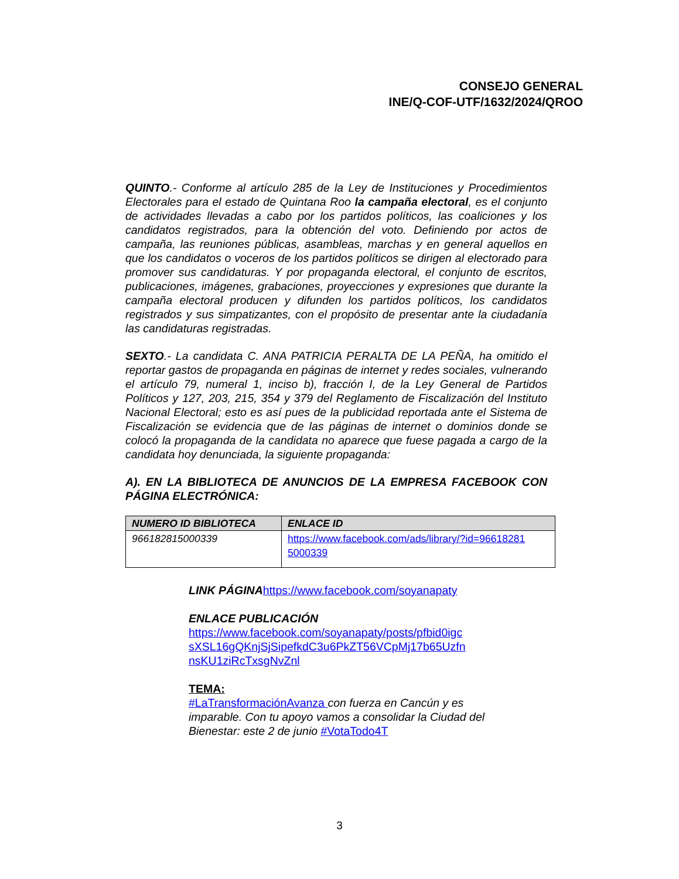CONSEJO GENERAL
INE/Q-COF-UTF/1632/2024/QROO
QUINTO.- Conforme al artículo 285 de la Ley de Instituciones y Procedimientos Electorales para el estado de Quintana Roo la campaña electoral, es el conjunto de actividades llevadas a cabo por los partidos políticos, las coaliciones y los candidatos registrados, para la obtención del voto. Definiendo por actos de campaña, las reuniones públicas, asambleas, marchas y en general aquellos en que los candidatos o voceros de los partidos políticos se dirigen al electorado para promover sus candidaturas. Y por propaganda electoral, el conjunto de escritos, publicaciones, imágenes, grabaciones, proyecciones y expresiones que durante la campaña electoral producen y difunden los partidos políticos, los candidatos registrados y sus simpatizantes, con el propósito de presentar ante la ciudadanía las candidaturas registradas.
SEXTO.- La candidata C. ANA PATRICIA PERALTA DE LA PEÑA, ha omitido el reportar gastos de propaganda en páginas de internet y redes sociales, vulnerando el artículo 79, numeral 1, inciso b), fracción I, de la Ley General de Partidos Políticos y 127, 203, 215, 354 y 379 del Reglamento de Fiscalización del Instituto Nacional Electoral; esto es así pues de la publicidad reportada ante el Sistema de Fiscalización se evidencia que de las páginas de internet o dominios donde se colocó la propaganda de la candidata no aparece que fuese pagada a cargo de la candidata hoy denunciada, la siguiente propaganda:
A). EN LA BIBLIOTECA DE ANUNCIOS DE LA EMPRESA FACEBOOK CON PÁGINA ELECTRÓNICA:
| NUMERO ID BIBLIOTECA | ENLACE ID |
| --- | --- |
| 966182815000339 | https://www.facebook.com/ads/library/?id=96618281 5000339 |
LINK PÁGINA https://www.facebook.com/soyanapaty
ENLACE PUBLICACIÓN
https://www.facebook.com/soyanapaty/posts/pfbid0igc sXSL16gQKnjSjSipefkdC3u6PkZT56VCpMj17b65Uzfn nsKU1ziRcTxsgNvZnl
TEMA:
#LaTransformaciónAvanza con fuerza en Cancún y es imparable. Con tu apoyo vamos a consolidar la Ciudad del Bienestar: este 2 de junio #VotaTodo4T
3